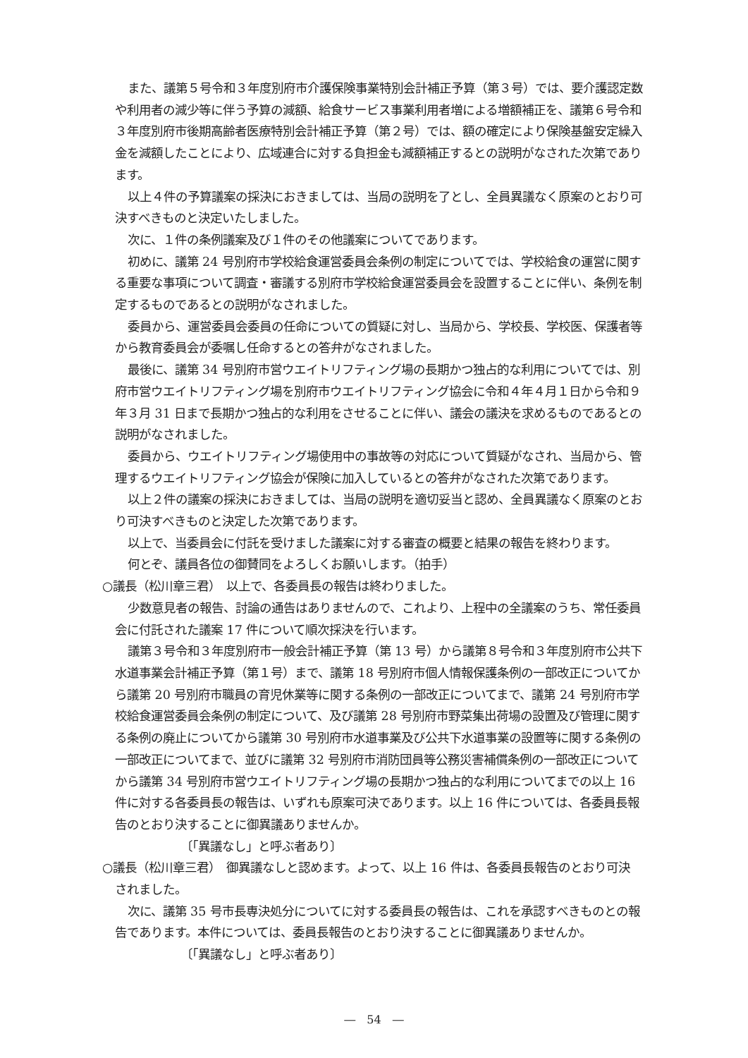また、議第５号令和３年度別府市介護保険事業特別会計補正予算（第３号）では、要介護認定数や利用者の減少等に伴う予算の減額、給食サービス事業利用者増による増額補正を、議第６号令和３年度別府市後期高齢者医療特別会計補正予算（第２号）では、額の確定により保険基盤安定繰入金を減額したことにより、広域連合に対する負担金も減額補正するとの説明がなされた次第であります。
以上４件の予算議案の採決におきましては、当局の説明を了とし、全員異議なく原案のとおり可決すべきものと決定いたしました。
次に、１件の条例議案及び１件のその他議案についてであります。
初めに、議第 24 号別府市学校給食運営委員会条例の制定についてでは、学校給食の運営に関する重要な事項について調査・審議する別府市学校給食運営委員会を設置することに伴い、条例を制定するものであるとの説明がなされました。
委員から、運営委員会委員の任命についての質疑に対し、当局から、学校長、学校医、保護者等から教育委員会が委嘱し任命するとの答弁がなされました。
最後に、議第 34 号別府市営ウエイトリフティング場の長期かつ独占的な利用についてでは、別府市営ウエイトリフティング場を別府市ウエイトリフティング協会に令和４年４月１日から令和９年３月 31 日まで長期かつ独占的な利用をさせることに伴い、議会の議決を求めるものであるとの説明がなされました。
委員から、ウエイトリフティング場使用中の事故等の対応について質疑がなされ、当局から、管理するウエイトリフティング協会が保険に加入しているとの答弁がなされた次第であります。
以上２件の議案の採決におきましては、当局の説明を適切妥当と認め、全員異議なく原案のとおり可決すべきものと決定した次第であります。
以上で、当委員会に付託を受けました議案に対する審査の概要と結果の報告を終わります。
何とぞ、議員各位の御賛同をよろしくお願いします。（拍手）
○議長（松川章三君）　以上で、各委員長の報告は終わりました。
少数意見者の報告、討論の通告はありませんので、これより、上程中の全議案のうち、常任委員会に付託された議案 17 件について順次採決を行います。
議第３号令和３年度別府市一般会計補正予算（第 13 号）から議第８号令和３年度別府市公共下水道事業会計補正予算（第１号）まで、議第 18 号別府市個人情報保護条例の一部改正についてから議第 20 号別府市職員の育児休業等に関する条例の一部改正についてまで、議第 24 号別府市学校給食運営委員会条例の制定について、及び議第 28 号別府市野菜集出荷場の設置及び管理に関する条例の廃止についてから議第 30 号別府市水道事業及び公共下水道事業の設置等に関する条例の一部改正についてまで、並びに議第 32 号別府市消防団員等公務災害補償条例の一部改正についてから議第 34 号別府市営ウエイトリフティング場の長期かつ独占的な利用についてまでの以上 16 件に対する各委員長の報告は、いずれも原案可決であります。以上 16 件については、各委員長報告のとおり決することに御異議ありませんか。
〔「異議なし」と呼ぶ者あり〕
○議長（松川章三君）　御異議なしと認めます。よって、以上 16 件は、各委員長報告のとおり可決されました。
次に、議第 35 号市長専決処分についてに対する委員長の報告は、これを承認すべきものとの報告であります。本件については、委員長報告のとおり決することに御異議ありませんか。
〔「異議なし」と呼ぶ者あり〕
―　54　―